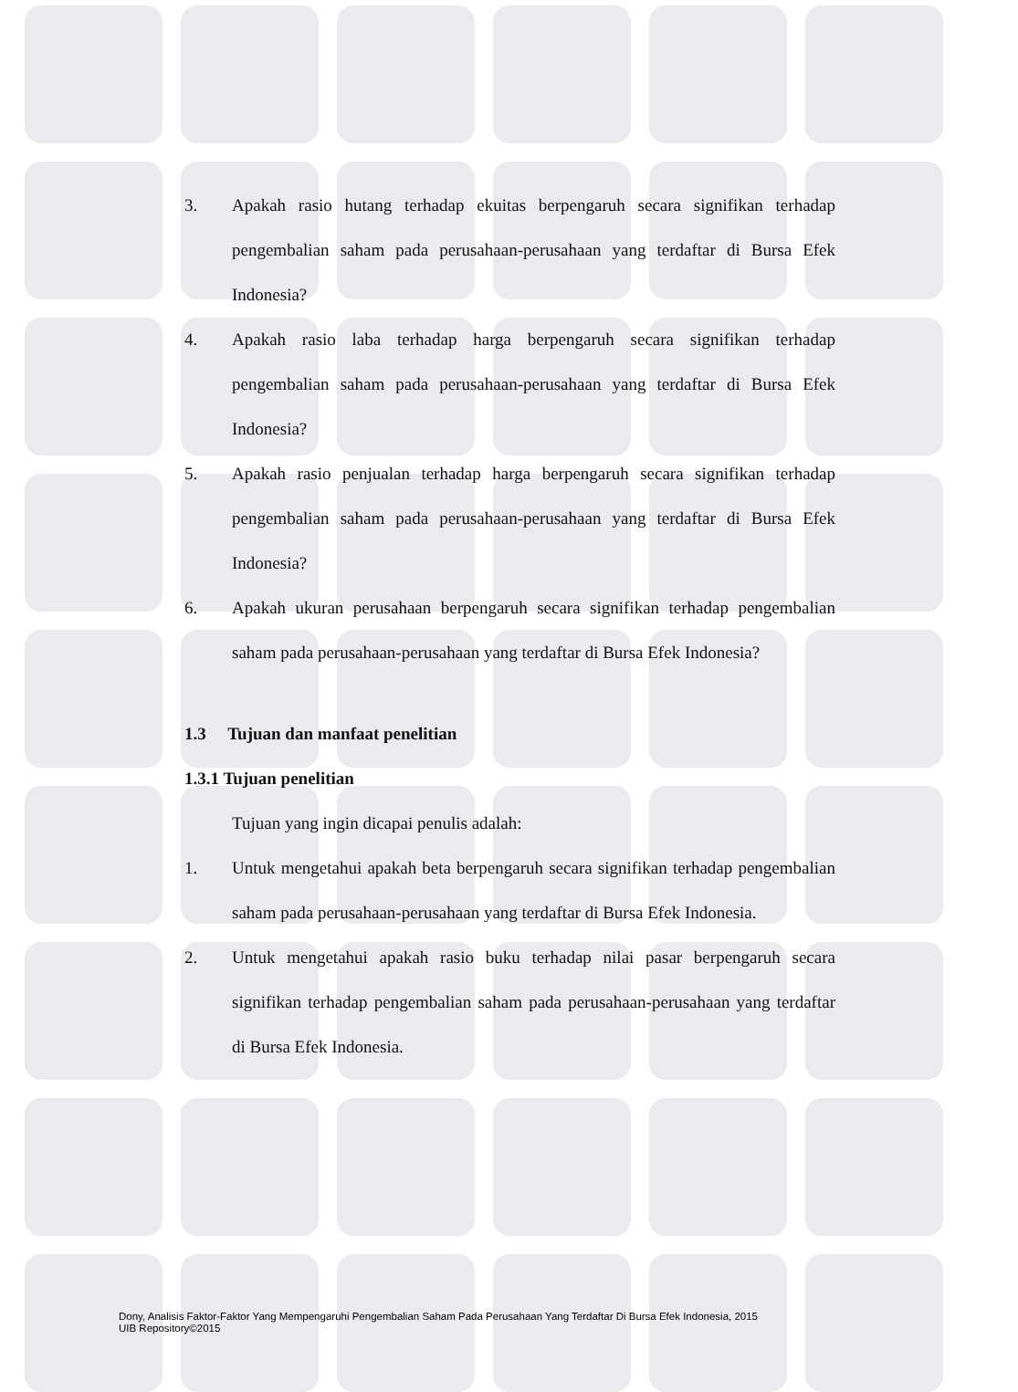3. Apakah rasio hutang terhadap ekuitas berpengaruh secara signifikan terhadap pengembalian saham pada perusahaan-perusahaan yang terdaftar di Bursa Efek Indonesia?
4. Apakah rasio laba terhadap harga berpengaruh secara signifikan terhadap pengembalian saham pada perusahaan-perusahaan yang terdaftar di Bursa Efek Indonesia?
5. Apakah rasio penjualan terhadap harga berpengaruh secara signifikan terhadap pengembalian saham pada perusahaan-perusahaan yang terdaftar di Bursa Efek Indonesia?
6. Apakah ukuran perusahaan berpengaruh secara signifikan terhadap pengembalian saham pada perusahaan-perusahaan yang terdaftar di Bursa Efek Indonesia?
1.3 Tujuan dan manfaat penelitian
1.3.1 Tujuan penelitian
Tujuan yang ingin dicapai penulis adalah:
1. Untuk mengetahui apakah beta berpengaruh secara signifikan terhadap pengembalian saham pada perusahaan-perusahaan yang terdaftar di Bursa Efek Indonesia.
2. Untuk mengetahui apakah rasio buku terhadap nilai pasar berpengaruh secara signifikan terhadap pengembalian saham pada perusahaan-perusahaan yang terdaftar di Bursa Efek Indonesia.
Dony, Analisis Faktor-Faktor Yang Mempengaruhi Pengembalian Saham Pada Perusahaan Yang Terdaftar Di Bursa Efek Indonesia, 2015
UIB Repository©2015